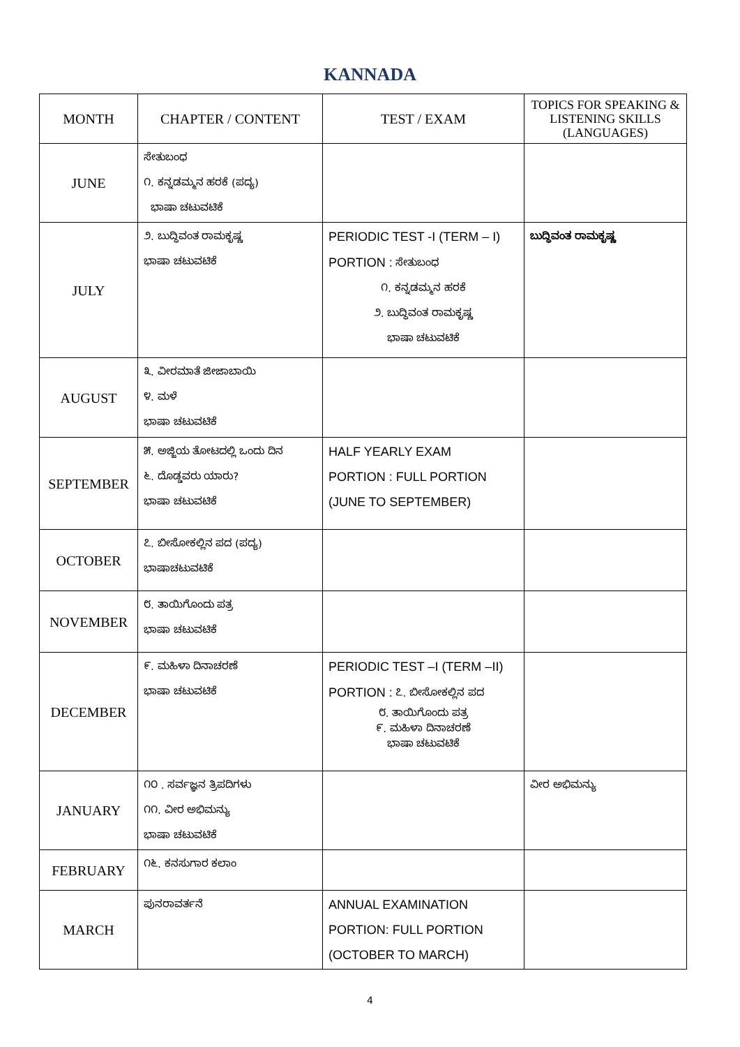KANNADA
| MONTH | CHAPTER / CONTENT | TEST / EXAM | TOPICS FOR SPEAKING & LISTENING SKILLS (LANGUAGES) |
| --- | --- | --- | --- |
| JUNE | ಸೇತುಬಂಧ ೧. ಕನ್ನಡಮ್ಮನ ಹರಕೆ (ಪದ್ಯ) ಭಾಷಾ ಚಟುವಟಿಕೆ | | |
| JULY | ೨. ಬುದ್ಧಿವಂತ ರಾಮಕೃಷ್ಣ ಭಾಷಾ ಚಟುವಟಿಕೆ | PERIODIC TEST -I (TERM – I) PORTION : ಸೇತುಬಂಧ ೧. ಕನ್ನಡಮ್ಮನ ಹರಕೆ ೨. ಬುದ್ಧಿವಂತ ರಾಮಕೃಷ್ಣ ಭಾಷಾ ಚಟುವಟಿಕೆ | ಬುದ್ಧಿವಂತ ರಾಮಕೃಷ್ಣ |
| AUGUST | ೩. ವೀರಮಾತೆ ಜೀಜಾಬಾಯಿ ೪. ಮಳೆ ಭಾಷಾ ಚಟುವಟಿಕೆ | | |
| SEPTEMBER | ೫. ಅಜ್ಜಿಯ ತೋಟದಲ್ಲಿ ಒಂದು ದಿನ ೬. ದೊಡ್ಡವರು ಯಾರು? ಭಾಷಾ ಚಟುವಟಿಕೆ | HALF YEARLY EXAM PORTION : FULL PORTION (JUNE TO SEPTEMBER) | |
| OCTOBER | ೭. ಬೀಸೋಕಲ್ಲಿನ ಪದ (ಪದ್ಯ) ಭಾಷಾಚಟುವಟಿಕೆ | | |
| NOVEMBER | ೮. ತಾಯಿಗೊಂದು ಪತ್ರ ಭಾಷಾ ಚಟುವಟಿಕೆ | | |
| DECEMBER | ೯. ಮಹಿಳಾ ದಿನಾಚರಣೆ ಭಾಷಾ ಚಟುವಟಿಕೆ | PERIODIC TEST –I (TERM –II) PORTION : ೭. ಬೀಸೋಕಲ್ಲಿನ ಪದ ೮. ತಾಯಿಗೊಂದು ಪತ್ರ ೯. ಮಹಿಳಾ ದಿನಾಚರಣೆ ಭಾಷಾ ಚಟುವಟಿಕೆ | |
| JANUARY | ೧೦ . ಸರ್ವಜ್ಞನ ತ್ರಿಪದಿಗಳು ೧೧. ವೀರ ಅಭಿಮನ್ಯು ಭಾಷಾ ಚಟುವಟಿಕೆ | | ವೀರ ಅಭಿಮನ್ಯು |
| FEBRUARY | ೧೬. ಕನಸುಗಾರ ಕಲಾಂ | | |
| MARCH | ಪುನರಾವರ್ತನೆ | ANNUAL EXAMINATION PORTION: FULL PORTION (OCTOBER TO MARCH) | |
4